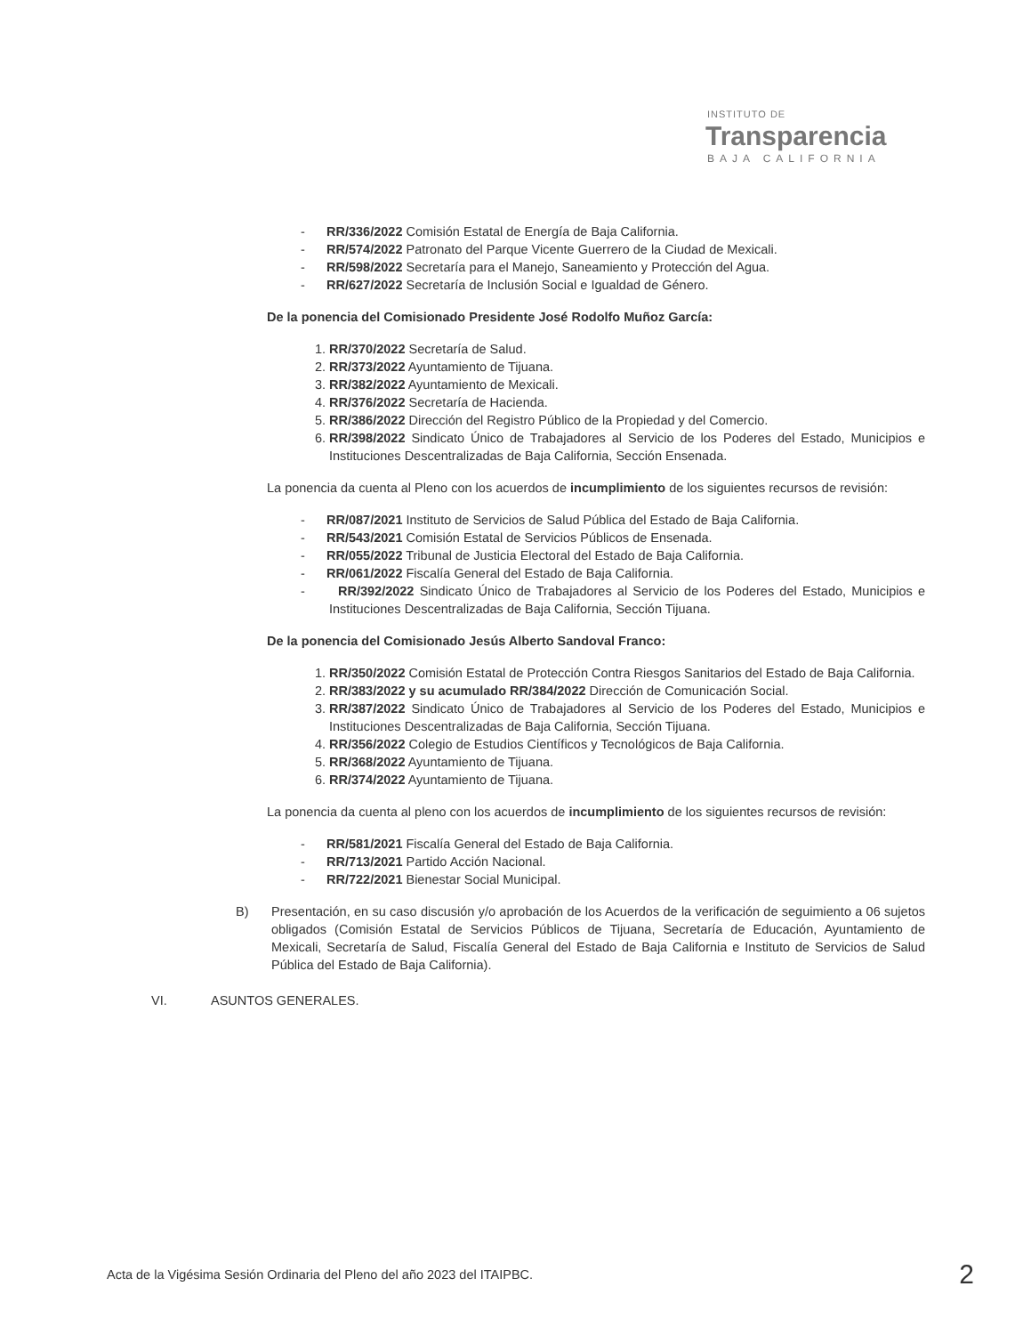INSTITUTO DE
Transparencia
BAJA CALIFORNIA
- RR/336/2022 Comisión Estatal de Energía de Baja California.
- RR/574/2022 Patronato del Parque Vicente Guerrero de la Ciudad de Mexicali.
- RR/598/2022 Secretaría para el Manejo, Saneamiento y Protección del Agua.
- RR/627/2022 Secretaría de Inclusión Social e Igualdad de Género.
De la ponencia del Comisionado Presidente José Rodolfo Muñoz García:
1. RR/370/2022 Secretaría de Salud.
2. RR/373/2022 Ayuntamiento de Tijuana.
3. RR/382/2022 Ayuntamiento de Mexicali.
4. RR/376/2022 Secretaría de Hacienda.
5. RR/386/2022 Dirección del Registro Público de la Propiedad y del Comercio.
6. RR/398/2022 Sindicato Único de Trabajadores al Servicio de los Poderes del Estado, Municipios e Instituciones Descentralizadas de Baja California, Sección Ensenada.
La ponencia da cuenta al Pleno con los acuerdos de incumplimiento de los siguientes recursos de revisión:
- RR/087/2021 Instituto de Servicios de Salud Pública del Estado de Baja California.
- RR/543/2021 Comisión Estatal de Servicios Públicos de Ensenada.
- RR/055/2022 Tribunal de Justicia Electoral del Estado de Baja California.
- RR/061/2022 Fiscalía General del Estado de Baja California.
- RR/392/2022 Sindicato Único de Trabajadores al Servicio de los Poderes del Estado, Municipios e Instituciones Descentralizadas de Baja California, Sección Tijuana.
De la ponencia del Comisionado Jesús Alberto Sandoval Franco:
1. RR/350/2022 Comisión Estatal de Protección Contra Riesgos Sanitarios del Estado de Baja California.
2. RR/383/2022 y su acumulado RR/384/2022 Dirección de Comunicación Social.
3. RR/387/2022 Sindicato Único de Trabajadores al Servicio de los Poderes del Estado, Municipios e Instituciones Descentralizadas de Baja California, Sección Tijuana.
4. RR/356/2022 Colegio de Estudios Científicos y Tecnológicos de Baja California.
5. RR/368/2022 Ayuntamiento de Tijuana.
6. RR/374/2022 Ayuntamiento de Tijuana.
La ponencia da cuenta al pleno con los acuerdos de incumplimiento de los siguientes recursos de revisión:
- RR/581/2021 Fiscalía General del Estado de Baja California.
- RR/713/2021 Partido Acción Nacional.
- RR/722/2021 Bienestar Social Municipal.
B) Presentación, en su caso discusión y/o aprobación de los Acuerdos de la verificación de seguimiento a 06 sujetos obligados (Comisión Estatal de Servicios Públicos de Tijuana, Secretaría de Educación, Ayuntamiento de Mexicali, Secretaría de Salud, Fiscalía General del Estado de Baja California e Instituto de Servicios de Salud Pública del Estado de Baja California).
VI. ASUNTOS GENERALES.
Acta de la Vigésima Sesión Ordinaria del Pleno del año 2023 del ITAIPBC. 2